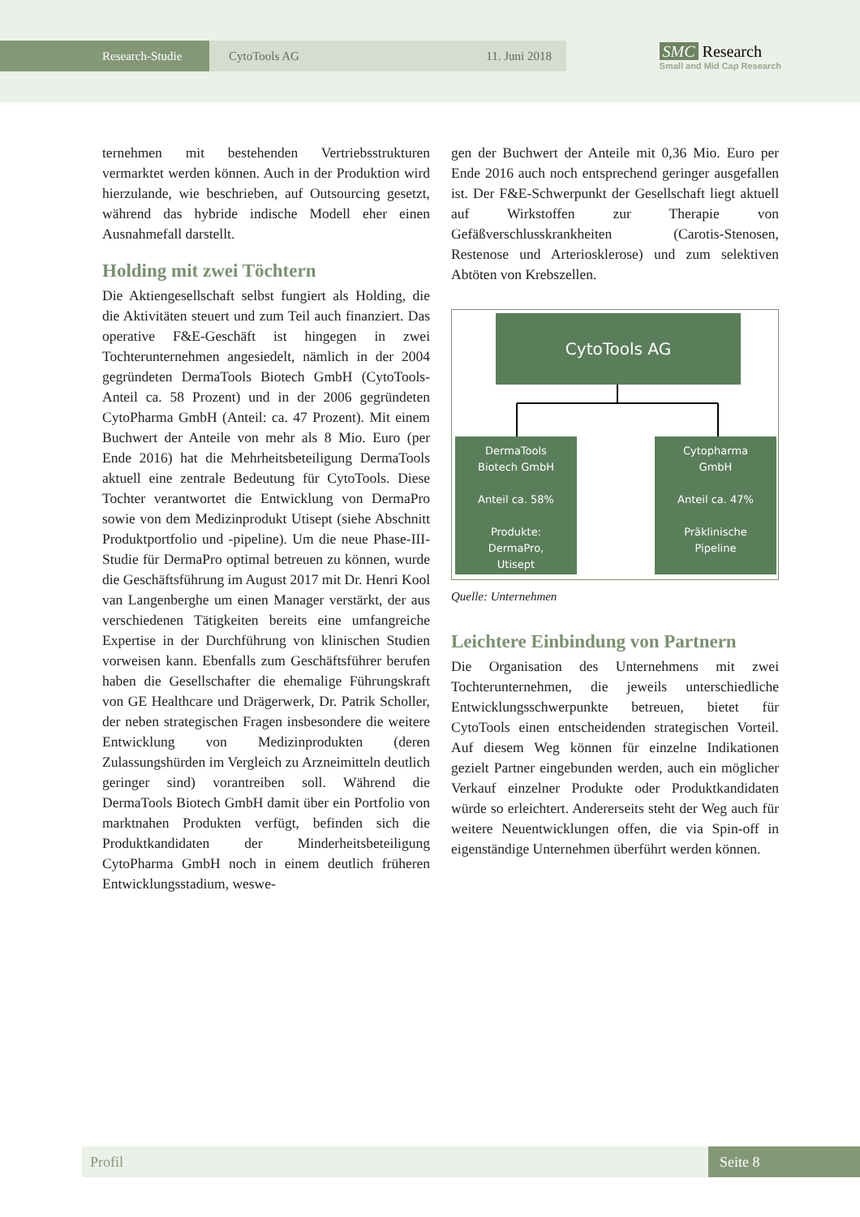Research-Studie CytoTools AG 11. Juni 2018
SMC Research
Small and Mid Cap Research
ternehmen mit bestehenden Vertriebsstrukturen vermarktet werden können. Auch in der Produktion wird hierzulande, wie beschrieben, auf Outsourcing gesetzt, während das hybride indische Modell eher einen Ausnahmefall darstellt.
Holding mit zwei Töchtern
Die Aktiengesellschaft selbst fungiert als Holding, die die Aktivitäten steuert und zum Teil auch finanziert. Das operative F&E-Geschäft ist hingegen in zwei Tochterunternehmen angesiedelt, nämlich in der 2004 gegründeten DermaTools Biotech GmbH (CytoTools-Anteil ca. 58 Prozent) und in der 2006 gegründeten CytoPharma GmbH (Anteil: ca. 47 Prozent). Mit einem Buchwert der Anteile von mehr als 8 Mio. Euro (per Ende 2016) hat die Mehrheitsbeteiligung DermaTools aktuell eine zentrale Bedeutung für CytoTools. Diese Tochter verantwortet die Entwicklung von DermaPro sowie von dem Medizinprodukt Utisept (siehe Abschnitt Produktportfolio und -pipeline). Um die neue Phase-III-Studie für DermaPro optimal betreuen zu können, wurde die Geschäftsführung im August 2017 mit Dr. Henri Kool van Langenberghe um einen Manager verstärkt, der aus verschiedenen Tätigkeiten bereits eine umfangreiche Expertise in der Durchführung von klinischen Studien vorweisen kann. Ebenfalls zum Geschäftsführer berufen haben die Gesellschafter die ehemalige Führungskraft von GE Healthcare und Drägerwerk, Dr. Patrik Scholler, der neben strategischen Fragen insbesondere die weitere Entwicklung von Medizinprodukten (deren Zulassungshürden im Vergleich zu Arzneimitteln deutlich geringer sind) vorantreiben soll. Während die DermaTools Biotech GmbH damit über ein Portfolio von marktnahen Produkten verfügt, befinden sich die Produktkandidaten der Minderheitsbeteiligung CytoPharma GmbH noch in einem deutlich früheren Entwicklungsstadium, weswe-
gen der Buchwert der Anteile mit 0,36 Mio. Euro per Ende 2016 auch noch entsprechend geringer ausgefallen ist. Der F&E-Schwerpunkt der Gesellschaft liegt aktuell auf Wirkstoffen zur Therapie von Gefäßverschlusskrankheiten (Carotis-Stenosen, Restenose und Arteriosklerose) und zum selektiven Abtöten von Krebszellen.
CytoTools AG
DermaTools
Biotech GmbH
Anteil ca. 58%
Produkte:
DermaPro,
Utisept
Cytopharma
GmbH
Anteil ca. 47%
Präklinische
Pipeline
Quelle: Unternehmen
Leichtere Einbindung von Partnern
Die Organisation des Unternehmens mit zwei Tochterunternehmen, die jeweils unterschiedliche Entwicklungsschwerpunkte betreuen, bietet für CytoTools einen entscheidenden strategischen Vorteil. Auf diesem Weg können für einzelne Indikationen gezielt Partner eingebunden werden, auch ein möglicher Verkauf einzelner Produkte oder Produktkandidaten würde so erleichtert. Andererseits steht der Weg auch für weitere Neuentwicklungen offen, die via Spin-off in eigenständige Unternehmen überführt werden können.
Profil Seite 8